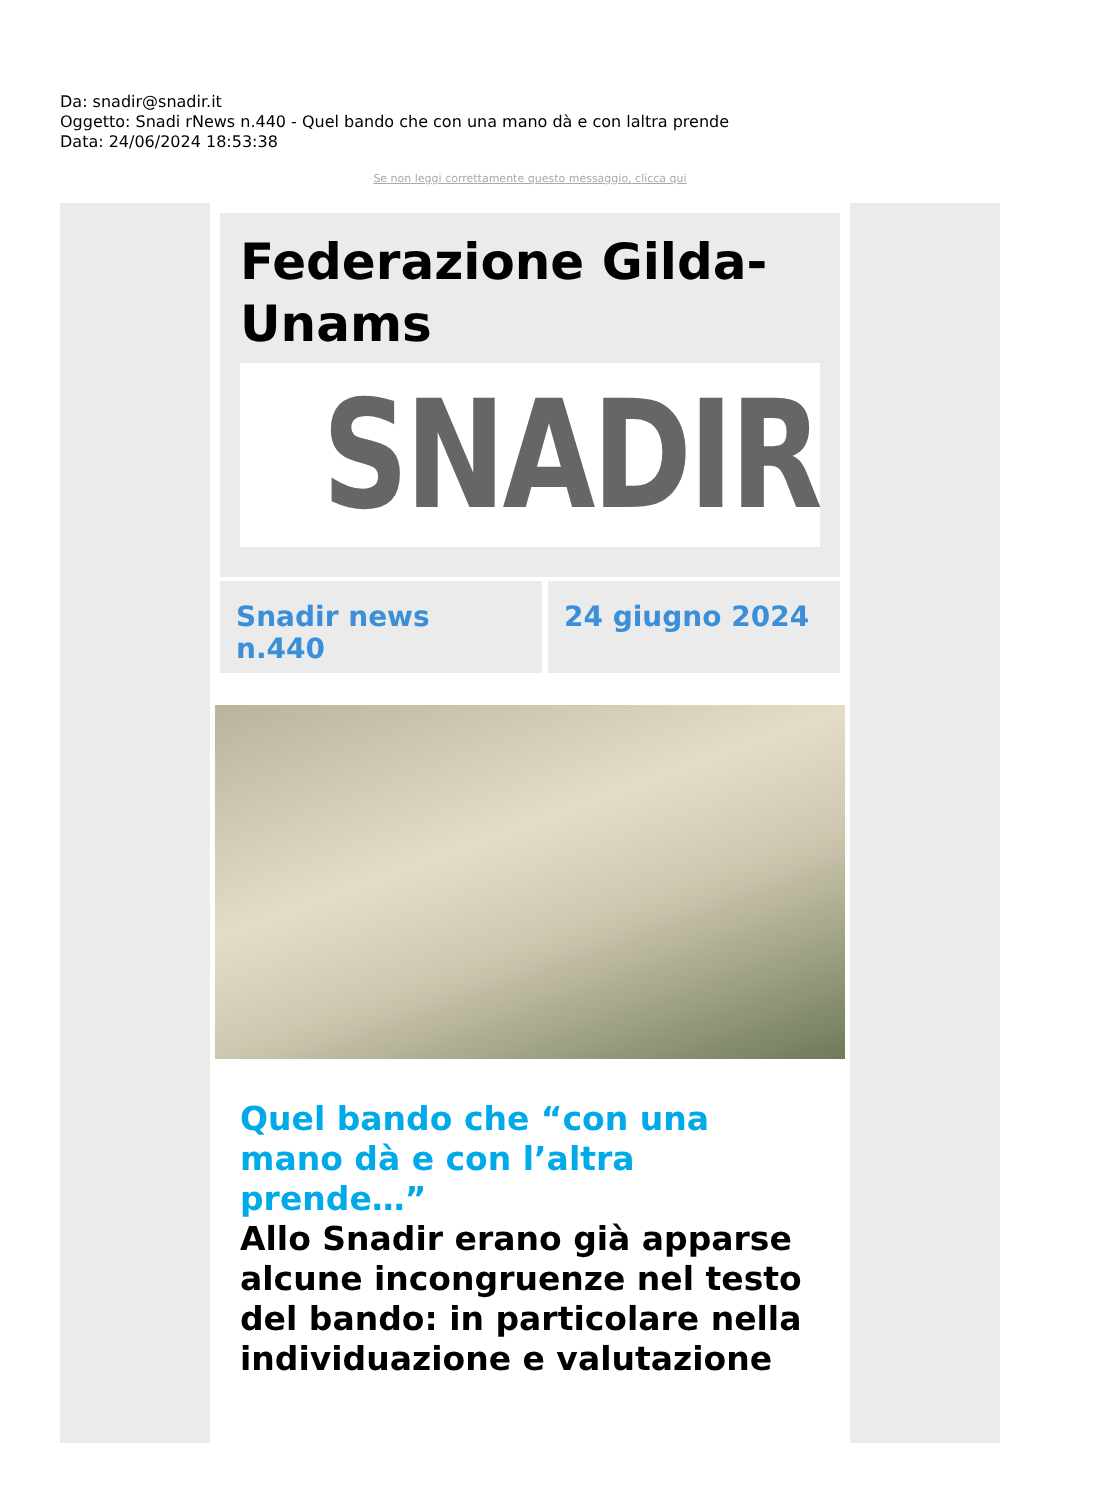Da: snadir@snadir.it
Oggetto: Snadi rNews n.440 - Quel bando che con una mano dà e con laltra prende
Data: 24/06/2024 18:53:38
Se non leggi correttamente questo messaggio, clicca qui
Federazione Gilda-Unams
SNADIR
Snadir news n.440 24 giugno 2024
Quel bando che “con una mano dà e con l’altra prende…”
Allo Snadir erano già apparse alcune incongruenze nel testo del bando: in particolare nella individuazione e valutazione